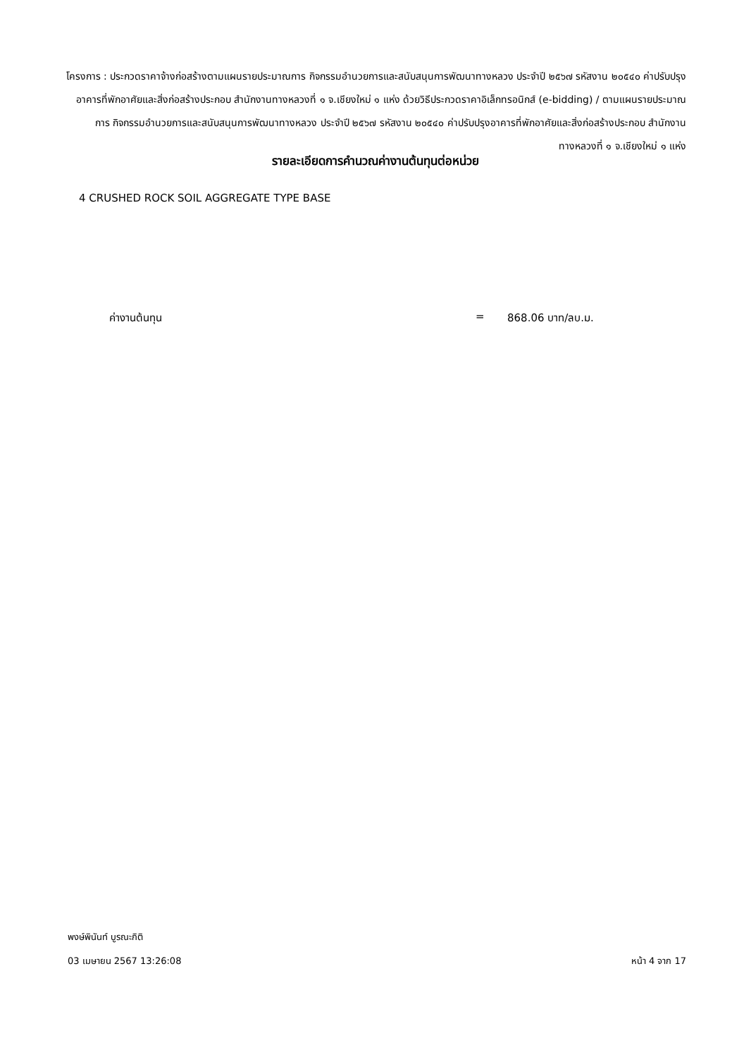โครงการ : ประกวดราคาจ้างก่อสร้างตามแผนรายประมาณการ กิจกรรมอำนวยการและสนับสนุนการพัฒนาทางหลวง ประจำปี ๒๕๖๗ รหัสงาน ๒๐๕๔๐ ค่าปรับปรุงอาคารที่พักอาศัยและสิ่งก่อสร้างประกอบ สำนักงานทางหลวงที่ ๑ จ.เชียงใหม่ ๑ แห่ง ด้วยวิธีประกวดราคาอิเล็กทรอนิกส์ (e-bidding) / ตามแผนรายประมาณการ กิจกรรมอำนวยการและสนับสนุนการพัฒนาทางหลวง ประจำปี ๒๕๖๗ รหัสงาน ๒๐๕๔๐ ค่าปรับปรุงอาคารที่พักอาศัยและสิ่งก่อสร้างประกอบ สำนักงานทางหลวงที่ ๑ จ.เชียงใหม่ ๑ แห่ง
รายละเอียดการคำนวณค่างานต้นทุนต่อหน่วย
4 CRUSHED ROCK SOIL AGGREGATE TYPE BASE
ค่างานต้นทุน = 868.06 บาท/ลบ.ม.
พงษ์พินันท์ บูรณะกิติ
03 เมษายน 2567 13:26:08 หน้า 4 จาก 17